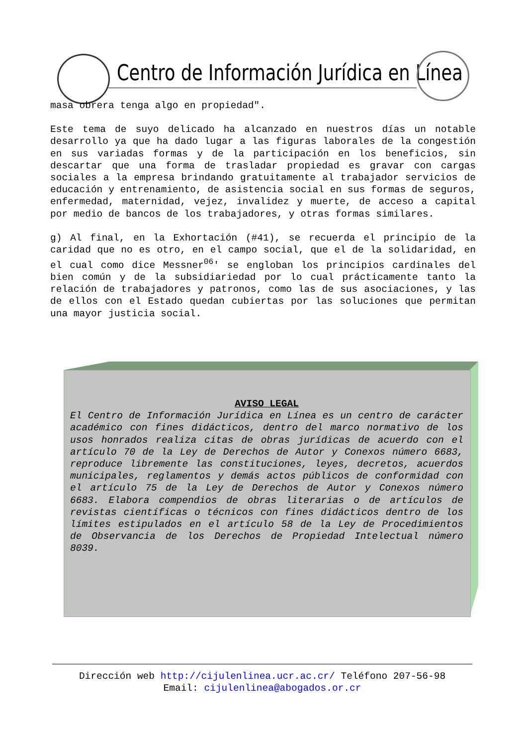Centro de Información Jurídica en Línea
masa obrera tenga algo en propiedad".
Este tema de suyo delicado ha alcanzado en nuestros días un notable desarrollo ya que ha dado lugar a las figuras laborales de la congestión en sus variadas formas y de la participación en los beneficios, sin descartar que una forma de trasladar propiedad es gravar con cargas sociales a la empresa brindando gratuitamente al trabajador servicios de educación y entrenamiento, de asistencia social en sus formas de seguros, enfermedad, maternidad, vejez, invalidez y muerte, de acceso a capital por medio de bancos de los trabajadores, y otras formas similares.
g) Al final, en la Exhortación (#41), se recuerda el principio de la caridad que no es otro, en el campo social, que el de la solidaridad, en el cual como dice Messner<sup>06</sup>' se engloban los principios cardinales del bien común y de la subsidiariedad por lo cual prácticamente tanto la relación de trabajadores y patronos, como las de sus asociaciones, y las de ellos con el Estado quedan cubiertas por las soluciones que permitan una mayor justicia social.
AVISO LEGAL
El Centro de Información Jurídica en Línea es un centro de carácter académico con fines didácticos, dentro del marco normativo de los usos honrados realiza citas de obras jurídicas de acuerdo con el artículo 70 de la Ley de Derechos de Autor y Conexos número 6683, reproduce libremente las constituciones, leyes, decretos, acuerdos municipales, reglamentos y demás actos públicos de conformidad con el artículo 75 de la Ley de Derechos de Autor y Conexos número 6683. Elabora compendios de obras literarias o de artículos de revistas científicas o técnicos con fines didácticos dentro de los límites estipulados en el artículo 58 de la Ley de Procedimientos de Observancia de los Derechos de Propiedad Intelectual número 8039.
Dirección web http://cijulenlinea.ucr.ac.cr/ Teléfono 207-56-98
Email: cijulenlinea@abogados.or.cr